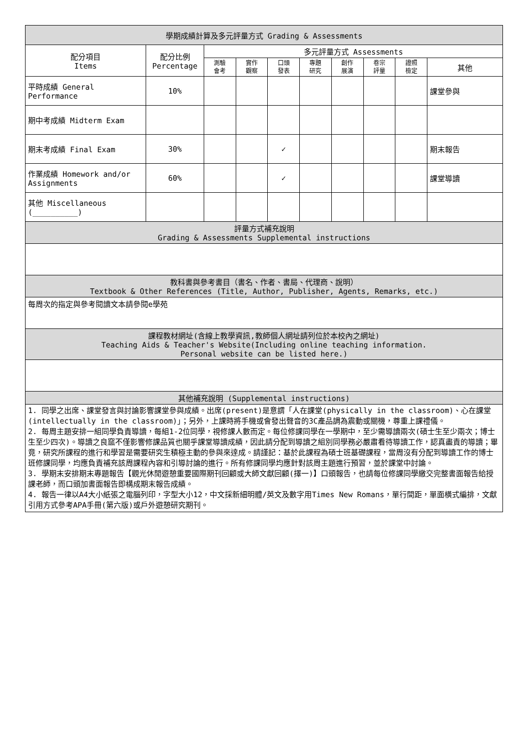| 學期成績計算及多元評量方式 Grading & Assessments | | | | | | | | | |
| --- | --- | --- | --- | --- | --- | --- | --- | --- | --- |
| 配分項目 Items | 配分比例 Percentage | 多元評量方式 Assessments | | | | | | | |
| | | 測驗 會考 | 實作 觀察 | 口頭 發表 | 專題 研究 | 創作 展演 | 卷宗 評量 | 證照 檢定 | 其他 |
| 平時成績 General Performance | 10% | | | | | | | | 課堂參與 |
| 期中考成績 Midterm Exam | | | | | | | | | |
| 期末考成績 Final Exam | 30% | | | ✓ | | | | | 期末報告 |
| 作業成績 Homework and/or Assignments | 60% | | | ✓ | | | | | 課堂導讀 |
| 其他 Miscellaneous (__________) | | | | | | | | | |
| 評量方式補充說明 Grading & Assessments Supplemental instructions | | | | | | | | | |
| 教科書與參考書目（書名、作者、書局、代理商、說明） Textbook & Other References (Title, Author, Publisher, Agents, Remarks, etc.) | | | | | | | | | |
| 每周次的指定與參考閱讀文本請參閱e學苑 | | | | | | | | | |
| 課程教材網址(含線上教學資訊,教師個人網址請列位於本校內之網址) Teaching Aids & Teacher's Website(Including online teaching information. Personal website can be listed here.) | | | | | | | | | |
| 其他補充說明 (Supplemental instructions) | | | | | | | | | |
| 1. 同學之出席、課堂發言與討論影響課堂參與成績。出席(present)是意謂「人在課堂(physically in the classroom)、心在課堂(intellectually in the classroom)」；另外，上課時將手機或會發出聲音的3C產品調為震動或關機，尊重上課禮儀。 2. 每周主題安排一組同學負責導讀，每組1-2位同學，視修課人數而定。每位修課同學在一學期中，至少需導讀兩次(碩士生至少兩次；博士生至少四次)。導讀之良窳不僅影響修課品質也關乎課堂導讀成績，因此請分配到導讀之組別同學務必嚴肅看待導讀工作，認真盡責的導讀；畢竟，研究所課程的進行和學習是需要研究生積極主動的參與來達成。請謹記：基於此課程為碩士班基礎課程，當周沒有分配到導讀工作的博士班修課同學，均應負責補充該周課程內容和引導討論的進行。所有修課同學均應針對該周主題進行預習，並於課堂中討論。 3. 學期末安排期末專題報告【觀光休閒遊憩重要國際期刊回顧或大師文獻回顧(擇一)】口頭報告，也請每位修課同學繳交完整書面報告給授課老師，而口頭加書面報告即構成期末報告成績。 4. 報告一律以A4大小紙張之電腦列印，字型大小12，中文採新細明體/英文及數字用Times New Romans，單行間距，單面橫式編排，文獻引用方式參考APA手冊(第六版)或戶外遊憩研究期刊。 | | | | | | | | | |